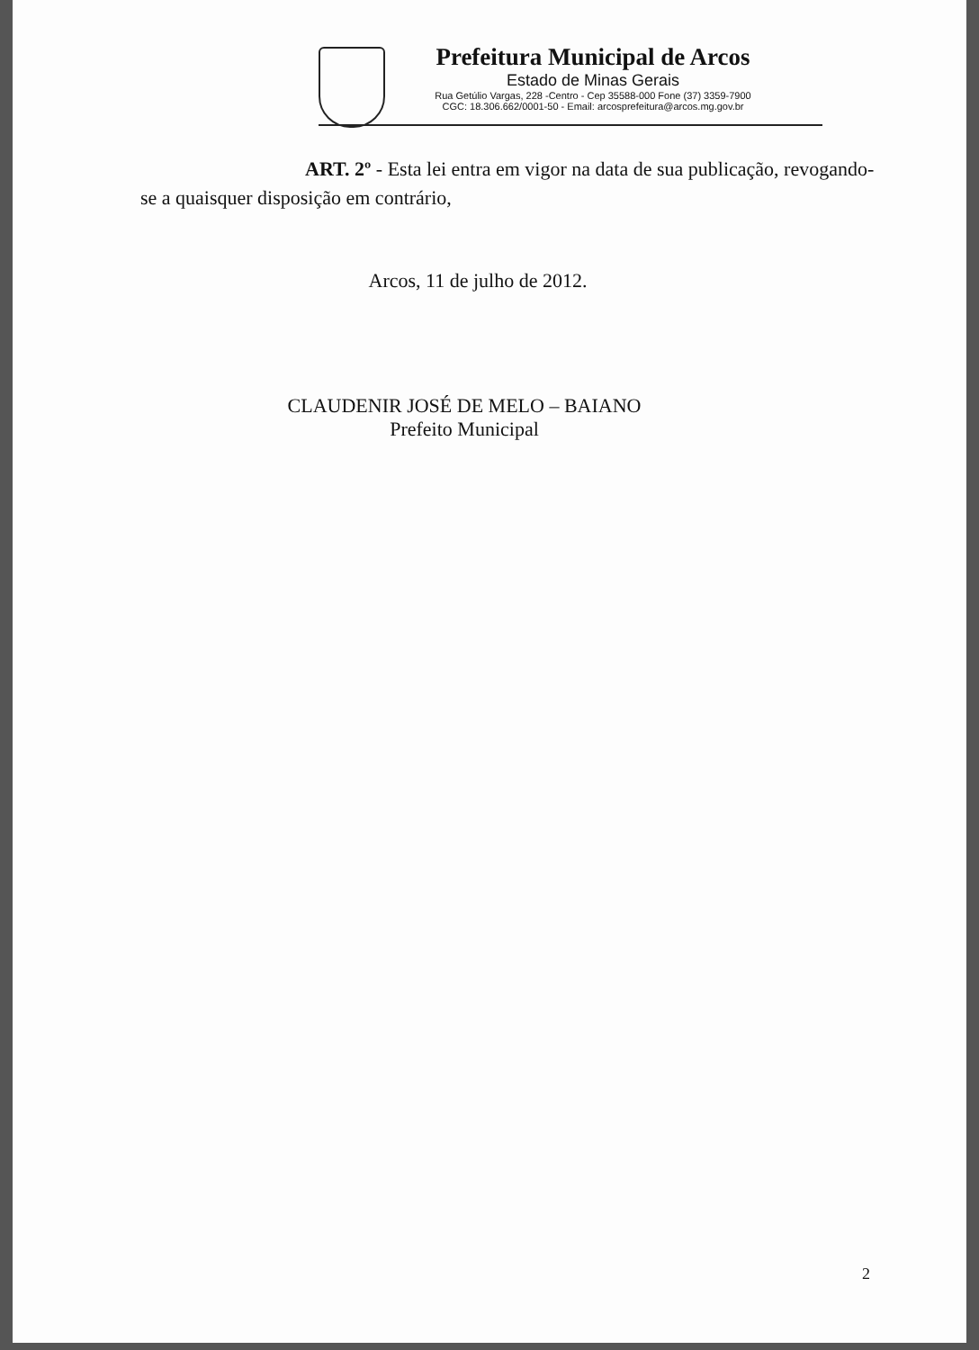Prefeitura Municipal de Arcos
Estado de Minas Gerais
Rua Getúlio Vargas, 228 -Centro - Cep 35588-000 Fone (37) 3359-7900
CGC: 18.306.662/0001-50 - Email: arcosprefeitura@arcos.mg.gov.br
ART. 2º - Esta lei entra em vigor na data de sua publicação, revogando-se a quaisquer disposição em contrário,
Arcos, 11 de julho de 2012.
CLAUDENIR JOSÉ DE MELO – BAIANO
Prefeito Municipal
2